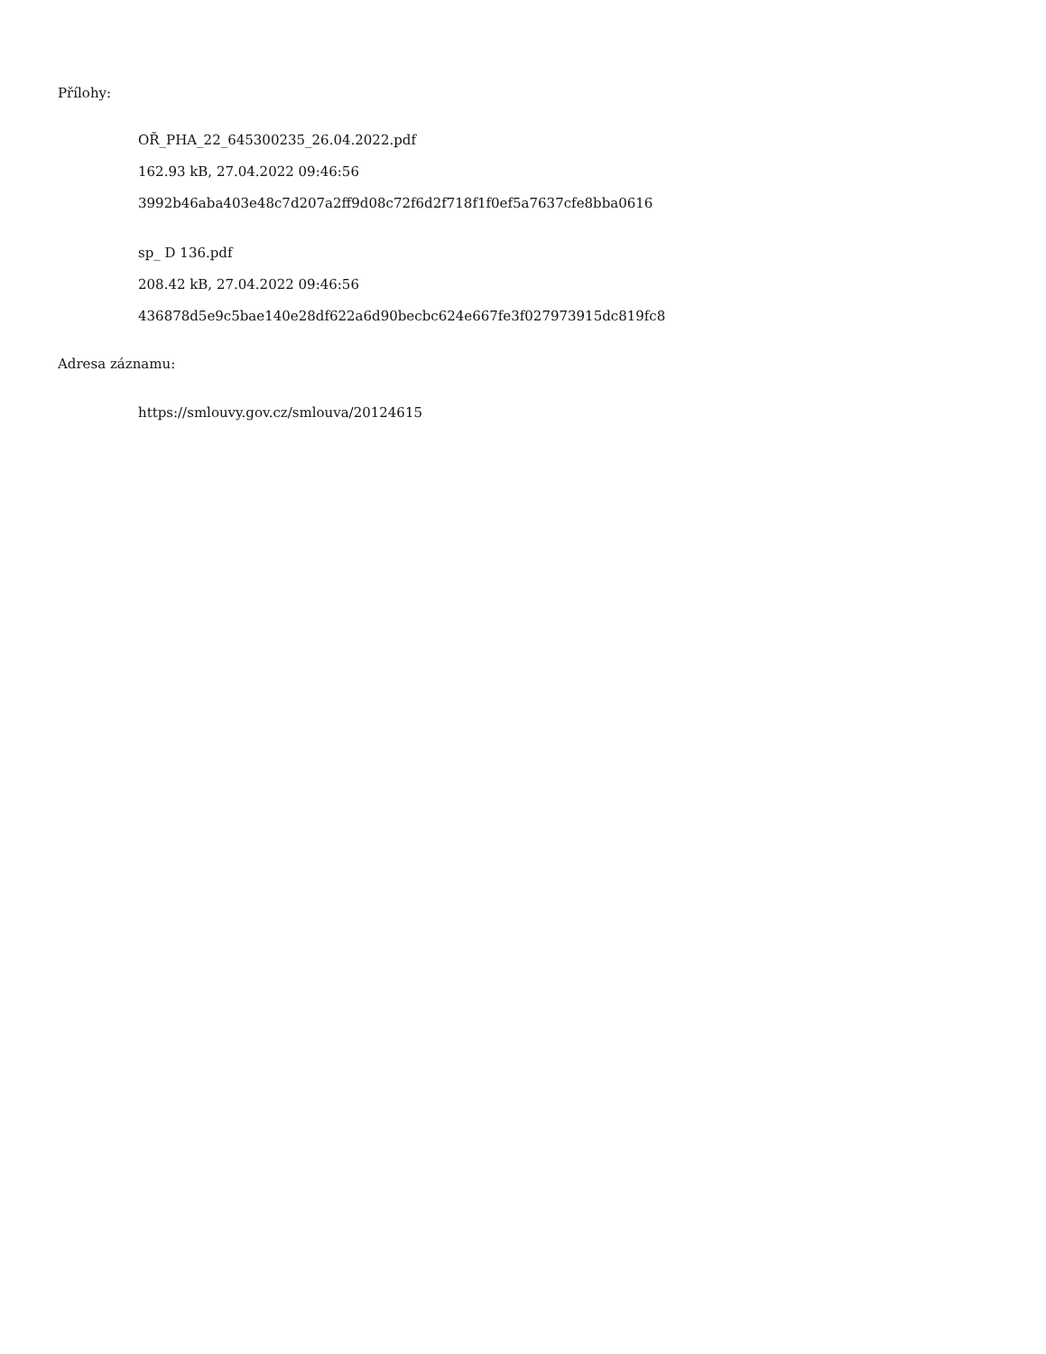Přílohy:
OŘ_PHA_22_645300235_26.04.2022.pdf
162.93 kB, 27.04.2022 09:46:56
3992b46aba403e48c7d207a2ff9d08c72f6d2f718f1f0ef5a7637cfe8bba0616
sp_ D 136.pdf
208.42 kB, 27.04.2022 09:46:56
436878d5e9c5bae140e28df622a6d90becbc624e667fe3f027973915dc819fc8
Adresa záznamu:
https://smlouvy.gov.cz/smlouva/20124615